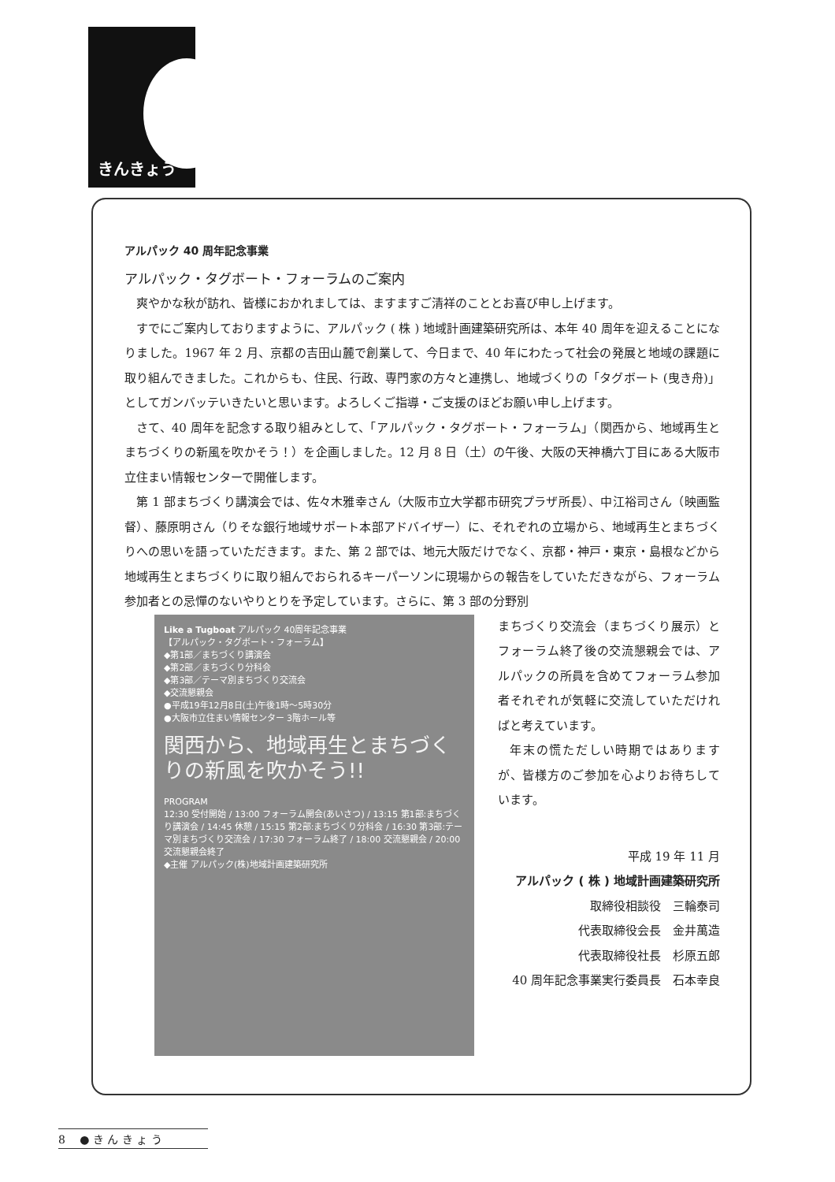きんきょう
アルパック 40 周年記念事業
アルパック・タグボート・フォーラムのご案内
爽やかな秋が訪れ、皆様におかれましては、ますますご清祥のこととお喜び申し上げます。
すでにご案内しておりますように、アルパック ( 株 ) 地域計画建築研究所は、本年 40 周年を迎えることになりました。1967 年 2 月、京都の吉田山麓で創業して、今日まで、40 年にわたって社会の発展と地域の課題に取り組んできました。これからも、住民、行政、専門家の方々と連携し、地域づくりの「タグボート (曳き舟)」としてガンバッテいきたいと思います。よろしくご指導・ご支援のほどお願い申し上げます。
さて、40 周年を記念する取り組みとして、「アルパック・タグボート・フォーラム」（関西から、地域再生とまちづくりの新風を吹かそう！）を企画しました。12 月 8 日（土）の午後、大阪の天神橋六丁目にある大阪市立住まい情報センターで開催します。
第 1 部まちづくり講演会では、佐々木雅幸さん（大阪市立大学都市研究プラザ所長）、中江裕司さん（映画監督）、藤原明さん（りそな銀行地域サポート本部アドバイザー）に、それぞれの立場から、地域再生とまちづくりへの思いを語っていただきます。また、第 2 部では、地元大阪だけでなく、京都・神戸・東京・島根などから地域再生とまちづくりに取り組んでおられるキーパーソンに現場からの報告をしていただきながら、フォーラム参加者との忌憚のないやりとりを予定しています。さらに、第 3 部の分野別
Like a Tugboat アルパック 40周年記念事業
【アルパック・タグボート・フォーラム】
◆第1部／まちづくり講演会
◆第2部／まちづくり分科会
◆第3部／テーマ別まちづくり交流会
◆交流懇親会
●平成19年12月8日(土)午後1時〜5時30分
●大阪市立住まい情報センター 3階ホール等
関西から、地域再生とまちづくりの新風を吹かそう!!
PROGRAM
12:30 受付開始 / 13:00 フォーラム開会(あいさつ) / 13:15 第1部:まちづくり講演会 / 14:45 休憩 / 15:15 第2部:まちづくり分科会 / 16:30 第3部:テーマ別まちづくり交流会 / 17:30 フォーラム終了 / 18:00 交流懇親会 / 20:00 交流懇親会終了
◆主催 アルパック(株)地域計画建築研究所
まちづくり交流会（まちづくり展示）とフォーラム終了後の交流懇親会では、アルパックの所員を含めてフォーラム参加者それぞれが気軽に交流していただければと考えています。
年末の慌ただしい時期ではありますが、皆様方のご参加を心よりお待ちしています。
平成 19 年 11 月
アルパック ( 株 ) 地域計画建築研究所
取締役相談役　三輪泰司
代表取締役会長　金井萬造
代表取締役社長　杉原五郎
40 周年記念事業実行委員長　石本幸良
8 　● き ん き ょ う